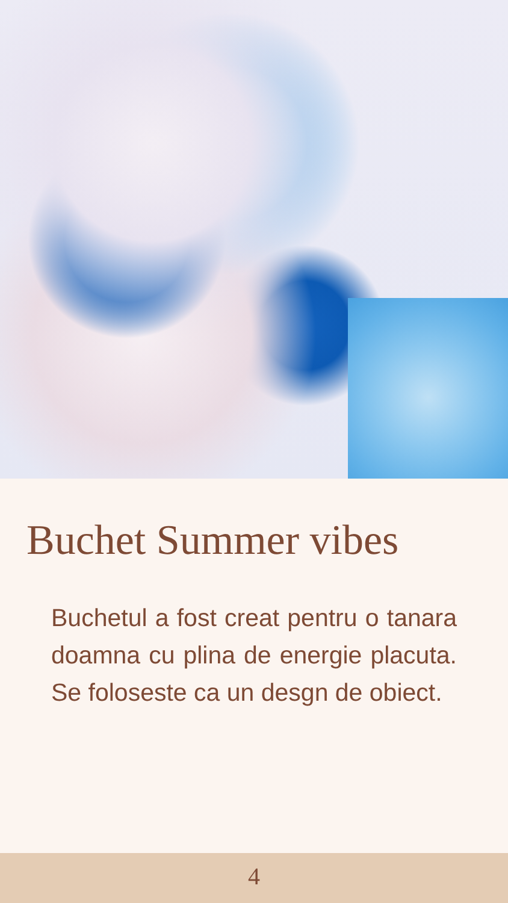Buchet Summer vibes
Buchetul a fost creat pentru o tanara doamna cu plina de energie placuta. Se foloseste ca un desgn de obiect.
4